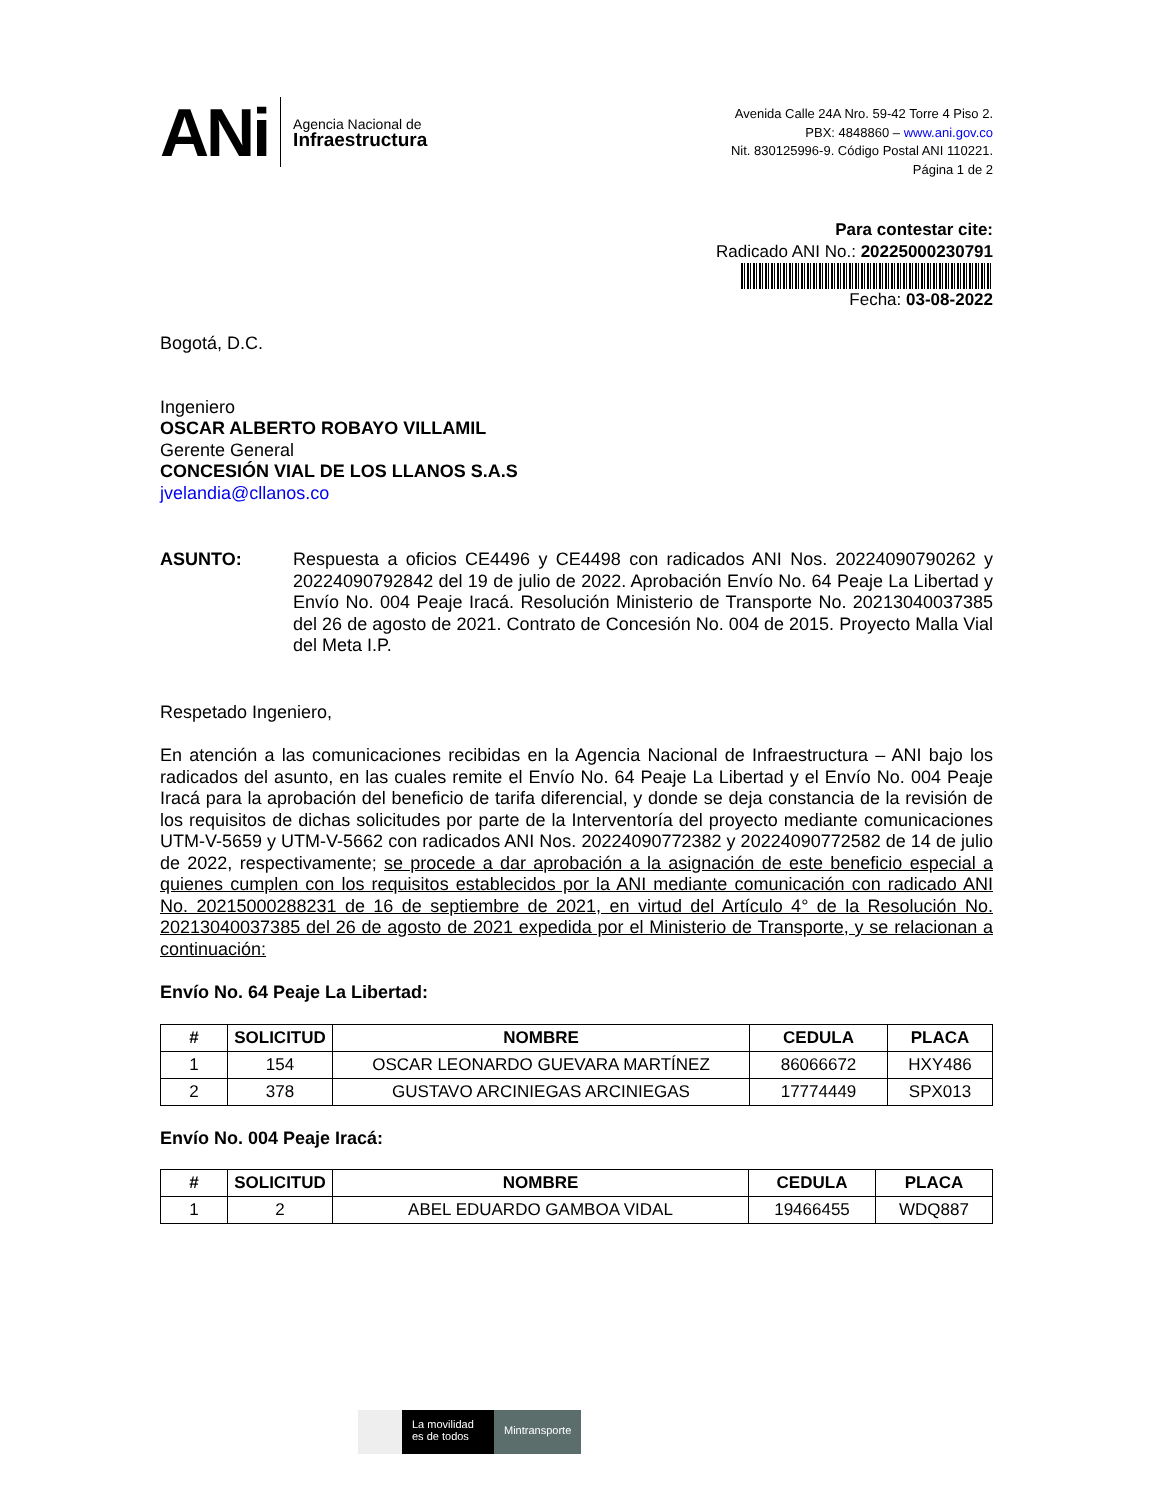ANi
Agencia Nacional de
Infraestructura
Avenida Calle 24A Nro. 59-42 Torre 4 Piso 2.
PBX: 4848860 – www.ani.gov.co
Nit. 830125996-9. Código Postal ANI 110221.
Página 1 de 2
Para contestar cite:
Radicado ANI No.: 20225000230791
Fecha: 03-08-2022
Bogotá, D.C.
Ingeniero
OSCAR ALBERTO ROBAYO VILLAMIL
Gerente General
CONCESIÓN VIAL DE LOS LLANOS S.A.S
jvelandia@cllanos.co
ASUNTO:
Respuesta a oficios CE4496 y CE4498 con radicados ANI Nos. 20224090790262 y 20224090792842 del 19 de julio de 2022. Aprobación Envío No. 64 Peaje La Libertad y Envío No. 004 Peaje Iracá. Resolución Ministerio de Transporte No. 20213040037385 del 26 de agosto de 2021. Contrato de Concesión No. 004 de 2015. Proyecto Malla Vial del Meta I.P.
Respetado Ingeniero,
En atención a las comunicaciones recibidas en la Agencia Nacional de Infraestructura – ANI bajo los radicados del asunto, en las cuales remite el Envío No. 64 Peaje La Libertad y el Envío No. 004 Peaje Iracá para la aprobación del beneficio de tarifa diferencial, y donde se deja constancia de la revisión de los requisitos de dichas solicitudes por parte de la Interventoría del proyecto mediante comunicaciones UTM-V-5659 y UTM-V-5662 con radicados ANI Nos. 20224090772382 y 20224090772582 de 14 de julio de 2022, respectivamente; se procede a dar aprobación a la asignación de este beneficio especial a quienes cumplen con los requisitos establecidos por la ANI mediante comunicación con radicado ANI No. 20215000288231 de 16 de septiembre de 2021, en virtud del Artículo 4° de la Resolución No. 20213040037385 del 26 de agosto de 2021 expedida por el Ministerio de Transporte, y se relacionan a continuación:
Envío No. 64 Peaje La Libertad:
| # | SOLICITUD | NOMBRE | CEDULA | PLACA |
| --- | --- | --- | --- | --- |
| 1 | 154 | OSCAR LEONARDO GUEVARA MARTÍNEZ | 86066672 | HXY486 |
| 2 | 378 | GUSTAVO ARCINIEGAS ARCINIEGAS | 17774449 | SPX013 |
Envío No. 004 Peaje Iracá:
| # | SOLICITUD | NOMBRE | CEDULA | PLACA |
| --- | --- | --- | --- | --- |
| 1 | 2 | ABEL EDUARDO GAMBOA VIDAL | 19466455 | WDQ887 |
La movilidad es de todos
Mintransporte